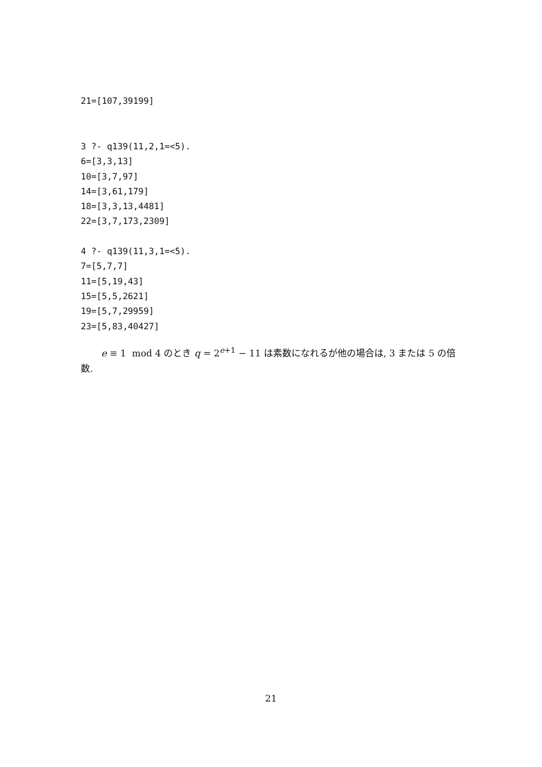21=[107,39199]
3 ?- q139(11,2,1=<5).
6=[3,3,13]
10=[3,7,97]
14=[3,61,179]
18=[3,3,13,4481]
22=[3,7,173,2309]

4 ?- q139(11,3,1=<5).
7=[5,7,7]
11=[5,19,43]
15=[5,5,2621]
19=[5,7,29959]
23=[5,83,40427]
e ≡ 1 mod 4 のとき q = 2<sup>e+1</sup> − 11 は素数になれるが他の場合は, 3 または 5 の倍数.
21